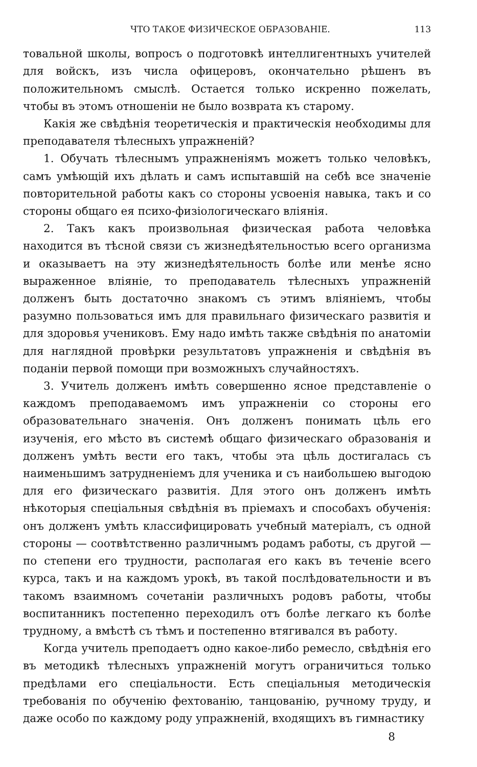ЧТО ТАКОЕ ФИЗИЧЕСКОЕ ОБРАЗОВАНІЕ. 113
товальной школы, вопросъ о подготовкѣ интеллигентныхъ учителей для войскъ, изъ числа офицеровъ, окончательно рѣшенъ въ положительномъ смыслѣ. Остается только искренно пожелать, чтобы въ этомъ отношеніи не было возврата къ старому.
Какія же свѣдѣнія теоретическія и практическія необходимы для преподавателя тѣлесныхъ упражненій?
1. Обучать тѣлеснымъ упражненіямъ можетъ только человѣкъ, самъ умѣющій ихъ дѣлать и самъ испытавшій на себѣ все значеніе повторительной работы какъ со стороны усвоенія навыка, такъ и со стороны общаго ея психо-физіологическаго вліянія.
2. Такъ какъ произвольная физическая работа человѣка находится въ тѣсной связи съ жизнедѣятельностью всего организма и оказываетъ на эту жизнедѣятельность болѣе или менѣе ясно выраженное вліяніе, то преподаватель тѣлесныхъ упражненій долженъ быть достаточно знакомъ съ этимъ вліяніемъ, чтобы разумно пользоваться имъ для правильнаго физическаго развитія и для здоровья учениковъ. Ему надо имѣть также свѣдѣнія по анатоміи для наглядной провѣрки результатовъ упражненія и свѣдѣнія въ поданіи первой помощи при возможныхъ случайностяхъ.
3. Учитель долженъ имѣть совершенно ясное представленіе о каждомъ преподаваемомъ имъ упражненіи со стороны его образовательнаго значенія. Онъ долженъ понимать цѣль его изученія, его мѣсто въ системѣ общаго физическаго образованія и долженъ умѣть вести его такъ, чтобы эта цѣль достигалась съ наименьшимъ затрудненіемъ для ученика и съ наибольшею выгодою для его физическаго развитія. Для этого онъ долженъ имѣть нѣкоторыя спеціальныя свѣдѣнія въ пріемахъ и способахъ обученія: онъ долженъ умѣть классифицировать учебный матеріалъ, съ одной стороны — соотвѣтственно различнымъ родамъ работы, съ другой — по степени его трудности, располагая его какъ въ теченіе всего курса, такъ и на каждомъ урокѣ, въ такой послѣдовательности и въ такомъ взаимномъ сочетаніи различныхъ родовъ работы, чтобы воспитанникъ постепенно переходилъ отъ болѣе легкаго къ болѣе трудному, а вмѣстѣ съ тѣмъ и постепенно втягивался въ работу.
Когда учитель преподаетъ одно какое-либо ремесло, свѣдѣнія его въ методикѣ тѣлесныхъ упражненій могутъ ограничиться только предѣлами его спеціальности. Есть спеціальныя методическія требованія по обученію фехтованію, танцованію, ручному труду, и даже особо по каждому роду упражненій, входящихъ въ гимнастику
8